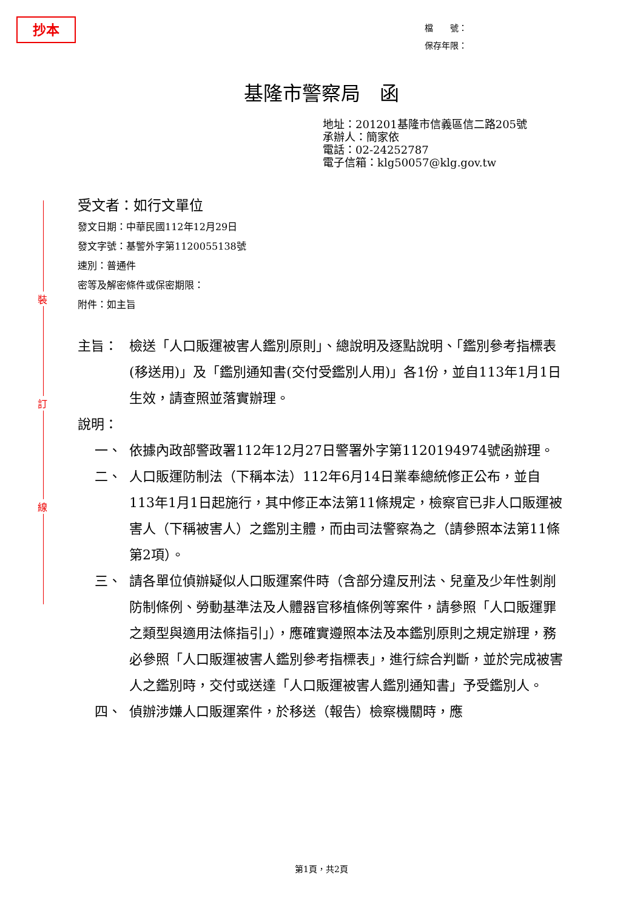抄本
裝
訂
線
檔　　號：
保存年限：
基隆市警察局　函
地址：201201基隆市信義區信二路205號
承辦人：簡家依
電話：02-24252787
電子信箱：klg50057@klg.gov.tw
受文者：如行文單位
發文日期：中華民國112年12月29日
發文字號：基警外字第1120055138號
速別：普通件
密等及解密條件或保密期限：
附件：如主旨
主旨： 檢送「人口販運被害人鑑別原則」、總說明及逐點說明、「鑑別參考指標表(移送用)」及「鑑別通知書(交付受鑑別人用)」各1份，並自113年1月1日生效，請查照並落實辦理。
說明：
一、 依據內政部警政署112年12月27日警署外字第1120194974號函辦理。
二、 人口販運防制法（下稱本法）112年6月14日業奉總統修正公布，並自113年1月1日起施行，其中修正本法第11條規定，檢察官已非人口販運被害人（下稱被害人）之鑑別主體，而由司法警察為之（請參照本法第11條第2項）。
三、 請各單位偵辦疑似人口販運案件時（含部分違反刑法、兒童及少年性剝削防制條例、勞動基準法及人體器官移植條例等案件，請參照「人口販運罪之類型與適用法條指引」），應確實遵照本法及本鑑別原則之規定辦理，務必參照「人口販運被害人鑑別參考指標表」，進行綜合判斷，並於完成被害人之鑑別時，交付或送達「人口販運被害人鑑別通知書」予受鑑別人。
四、 偵辦涉嫌人口販運案件，於移送（報告）檢察機關時，應
第1頁，共2頁